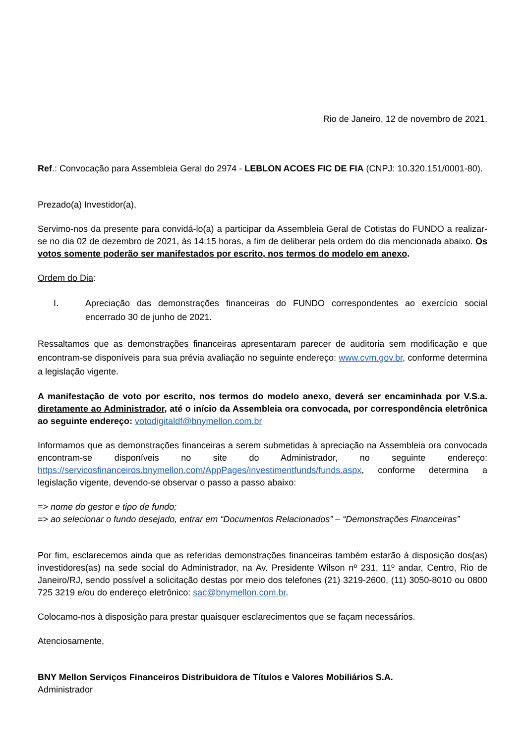Rio de Janeiro, 12 de novembro de 2021.
Ref.: Convocação para Assembleia Geral do 2974 - LEBLON ACOES FIC DE FIA (CNPJ: 10.320.151/0001-80).
Prezado(a) Investidor(a),
Servimo-nos da presente para convidá-lo(a) a participar da Assembleia Geral de Cotistas do FUNDO a realizar-se no dia 02 de dezembro de 2021, às 14:15 horas, a fim de deliberar pela ordem do dia mencionada abaixo. Os votos somente poderão ser manifestados por escrito, nos termos do modelo em anexo.
Ordem do Dia:
I. Apreciação das demonstrações financeiras do FUNDO correspondentes ao exercício social encerrado 30 de junho de 2021.
Ressaltamos que as demonstrações financeiras apresentaram parecer de auditoria sem modificação e que encontram-se disponíveis para sua prévia avaliação no seguinte endereço: www.cvm.gov.br, conforme determina a legislação vigente.
A manifestação de voto por escrito, nos termos do modelo anexo, deverá ser encaminhada por V.S.a. diretamente ao Administrador, até o início da Assembleia ora convocada, por correspondência eletrônica ao seguinte endereço: votodigitaldf@bnymellon.com.br
Informamos que as demonstrações financeiras a serem submetidas à apreciação na Assembleia ora convocada encontram-se disponíveis no site do Administrador, no seguinte endereço: https://servicosfinanceiros.bnymellon.com/AppPages/investimentfunds/funds.aspx, conforme determina a legislação vigente, devendo-se observar o passo a passo abaixo:
=> nome do gestor e tipo de fundo;
=> ao selecionar o fundo desejado, entrar em “Documentos Relacionados” – “Demonstrações Financeiras”
Por fim, esclarecemos ainda que as referidas demonstrações financeiras também estarão à disposição dos(as) investidores(as) na sede social do Administrador, na Av. Presidente Wilson nº 231, 11º andar, Centro, Rio de Janeiro/RJ, sendo possível a solicitação destas por meio dos telefones (21) 3219-2600, (11) 3050-8010 ou 0800 725 3219 e/ou do endereço eletrônico: sac@bnymellon.com.br.
Colocamo-nos à disposição para prestar quaisquer esclarecimentos que se façam necessários.
Atenciosamente,
BNY Mellon Serviços Financeiros Distribuidora de Títulos e Valores Mobiliários S.A.
Administrador